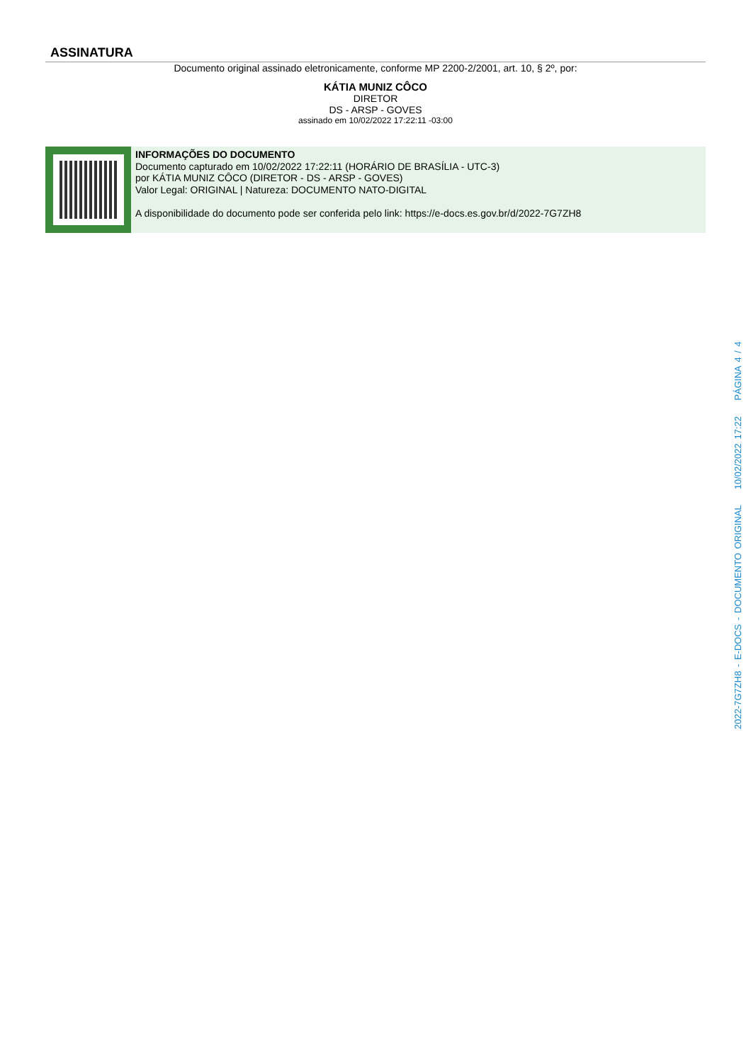ASSINATURA
Documento original assinado eletronicamente, conforme MP 2200-2/2001, art. 10, § 2º, por:
KÁTIA MUNIZ CÔCO
DIRETOR
DS - ARSP - GOVES
assinado em 10/02/2022 17:22:11 -03:00
INFORMAÇÕES DO DOCUMENTO
Documento capturado em 10/02/2022 17:22:11 (HORÁRIO DE BRASÍLIA - UTC-3)
por KÁTIA MUNIZ CÔCO (DIRETOR - DS - ARSP - GOVES)
Valor Legal: ORIGINAL | Natureza: DOCUMENTO NATO-DIGITAL
A disponibilidade do documento pode ser conferida pelo link: https://e-docs.es.gov.br/d/2022-7G7ZH8
2022-7G7ZH8 - E-DOCS - DOCUMENTO ORIGINAL 10/02/2022 17:22 PÁGINA 4 / 4